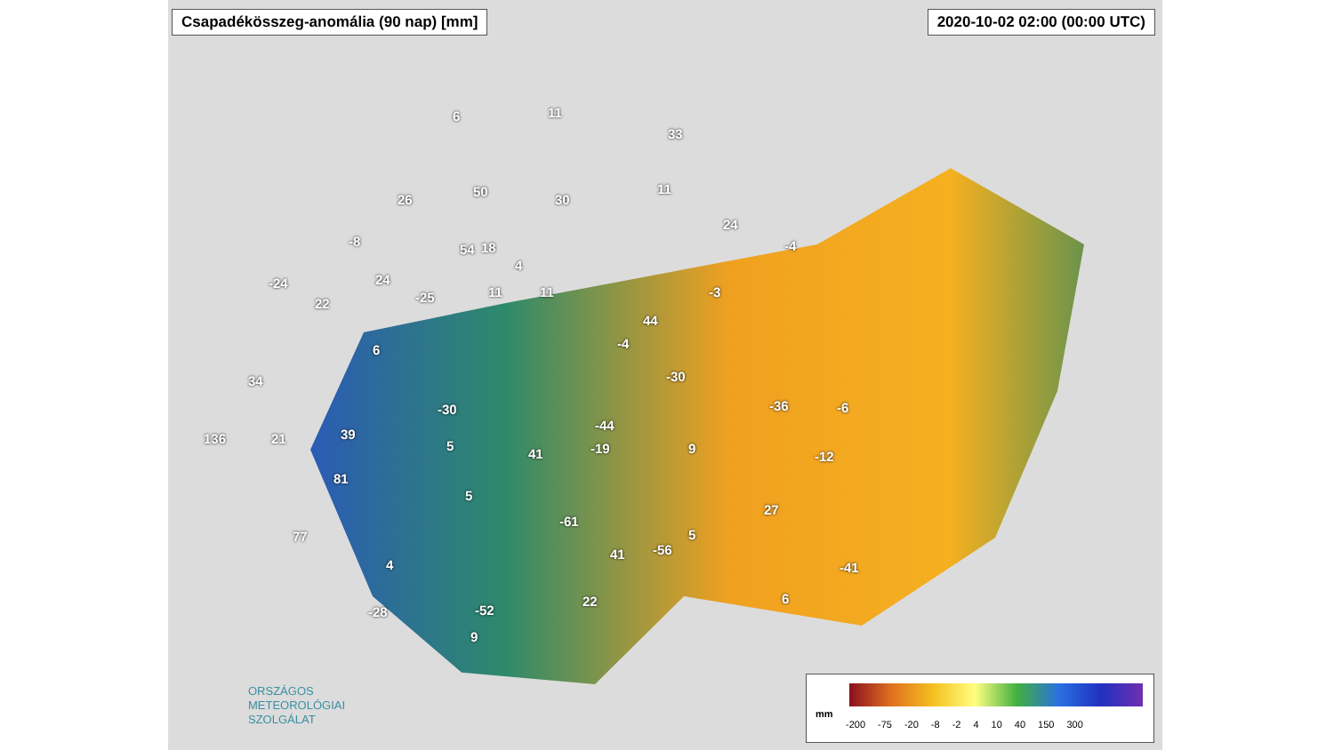Csapadékösszeg-anomália (90 nap) [mm]
2020-10-02 02:00 (00:00 UTC)
6 11
33
11
30
50
26
-8
24
-4 18 54
-24 24
22 -25 11
4
11 -3
44
6 -4
34 -30
-30 -36 -6
-44
136 21 39
5
41 -19 9
-12
81
5
27
-61
5 77
41 -56
4 -41
-28 -52
22 6
9
ORSZÁGOS
METEOROLÓGIAI
SZOLGÁLAT
mm
-200 -75 -20 -8 -2 4 10 40 150 300